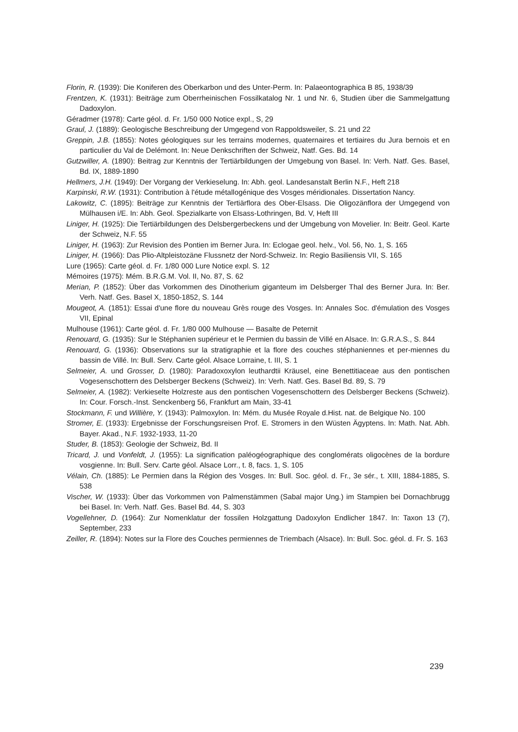Florin, R. (1939): Die Koniferen des Oberkarbon und des Unter-Perm. In: Palaeontographica B 85, 1938/39
Frentzen, K. (1931): Beiträge zum Oberrheinischen Fossilkatalog Nr. 1 und Nr. 6, Studien über die Sammelgattung Dadoxylon.
Géradmer (1978): Carte géol. d. Fr. 1/50 000 Notice expl., S, 29
Graul, J. (1889): Geologische Beschreibung der Umgegend von Rappoldsweiler, S. 21 und 22
Greppin, J.B. (1855): Notes géologiques sur les terrains modernes, quaternaires et tertiaires du Jura bernois et en particulier du Val de Delémont. In: Neue Denkschriften der Schweiz, Natf. Ges. Bd. 14
Gutzwiller, A. (1890): Beitrag zur Kenntnis der Tertiärbildungen der Umgebung von Basel. In: Verh. Natf. Ges. Basel, Bd. IX, 1889-1890
Hellmers, J.H. (1949): Der Vorgang der Verkieselung. In: Abh. geol. Landesanstalt Berlin N.F., Heft 218
Karpinski, R.W. (1931): Contribution à l'étude métallogénique des Vosges méridionales. Dissertation Nancy.
Lakowitz, C. (1895): Beiträge zur Kenntnis der Tertiärflora des Ober-Elsass. Die Oligozänflora der Umgegend von Mülhausen i/E. In: Abh. Geol. Spezialkarte von Elsass-Lothringen, Bd. V, Heft III
Liniger, H. (1925): Die Tertiärbildungen des Delsbergerbeckens und der Umgebung von Movelier. In: Beitr. Geol. Karte der Schweiz, N.F. 55
Liniger, H. (1963): Zur Revision des Pontien im Berner Jura. In: Eclogae geol. helv., Vol. 56, No. 1, S. 165
Liniger, H. (1966): Das Plio-Altpleistozäne Flussnetz der Nord-Schweiz. In: Regio Basiliensis VII, S. 165
Lure (1965): Carte géol. d. Fr. 1/80 000 Lure Notice expl. S. 12
Mémoires (1975): Mém. B.R.G.M. Vol. II, No. 87, S. 62
Merian, P. (1852): Über das Vorkommen des Dinotherium giganteum im Delsberger Thal des Berner Jura. In: Ber. Verh. Natf. Ges. Basel X, 1850-1852, S. 144
Mougeot, A. (1851): Essai d'une flore du nouveau Grès rouge des Vosges. In: Annales Soc. d'émulation des Vosges VII, Epinal
Mulhouse (1961): Carte géol. d. Fr. 1/80 000 Mulhouse — Basalte de Peternit
Renouard, G. (1935): Sur le Stéphanien supérieur et le Permien du bassin de Villé en Alsace. In: G.R.A.S., S. 844
Renouard, G. (1936): Observations sur la stratigraphie et la flore des couches stéphaniennes et per-miennes du bassin de Villé. In: Bull. Serv. Carte géol. Alsace Lorraine, t. III, S. 1
Selmeier, A. und Grosser, D. (1980): Paradoxoxylon leuthardtii Kräusel, eine Benettitiaceae aus den pontischen Vogesenschottern des Delsberger Beckens (Schweiz). In: Verh. Natf. Ges. Basel Bd. 89, S. 79
Selmeier, A. (1982): Verkieselte Holzreste aus den pontischen Vogesenschottern des Delsberger Beckens (Schweiz). In: Cour. Forsch.-Inst. Senckenberg 56, Frankfurt am Main, 33-41
Stockmann, F. und Willière, Y. (1943): Palmoxylon. In: Mém. du Musée Royale d.Hist. nat. de Belgique No. 100
Stromer, E. (1933): Ergebnisse der Forschungsreisen Prof. E. Stromers in den Wüsten Ägyptens. In: Math. Nat. Abh. Bayer. Akad., N.F. 1932-1933, 11-20
Studer, B. (1853): Geologie der Schweiz, Bd. II
Tricard, J. und Vonfeldt, J. (1955): La signification paléogéographique des conglomérats oligocènes de la bordure vosgienne. In: Bull. Serv. Carte géol. Alsace Lorr., t. 8, facs. 1, S. 105
Vélain, Ch. (1885): Le Permien dans la Région des Vosges. In: Bull. Soc. géol. d. Fr., 3e sér., t. XIII, 1884-1885, S. 538
Vischer, W. (1933): Über das Vorkommen von Palmenstämmen (Sabal major Ung.) im Stampien bei Dornachbrugg bei Basel. In: Verh. Natf. Ges. Basel Bd. 44, S. 303
Vogellehner, D. (1964): Zur Nomenklatur der fossilen Holzgattung Dadoxylon Endlicher 1847. In: Taxon 13 (7), September, 233
Zeiller, R. (1894): Notes sur la Flore des Couches permiennes de Triembach (Alsace). In: Bull. Soc. géol. d. Fr. S. 163
239